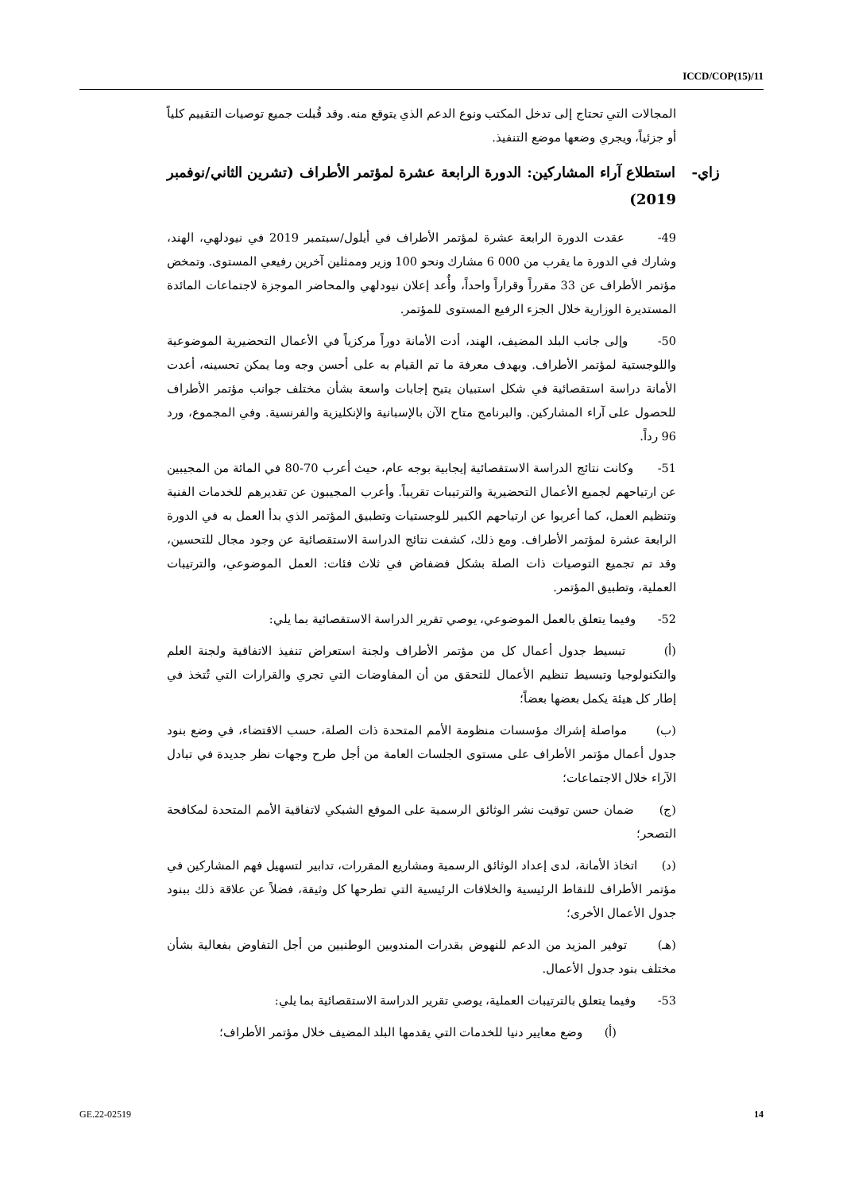ICCD/COP(15)/11
المجالات التي تحتاج إلى تدخل المكتب ونوع الدعم الذي يتوقع منه. وقد قُبلت جميع توصيات التقييم كلياً أو جزئياً، ويجري وضعها موضع التنفيذ.
زاي- استطلاع آراء المشاركين: الدورة الرابعة عشرة لمؤتمر الأطراف (تشرين الثاني/نوفمبر 2019)
49- عقدت الدورة الرابعة عشرة لمؤتمر الأطراف في أيلول/سبتمبر 2019 في نيودلهي، الهند، وشارك في الدورة ما يقرب من 000 6 مشارك ونحو 100 وزير وممثلين آخرين رفيعي المستوى. وتمخض مؤتمر الأطراف عن 33 مقرراً وقراراً واحداً، وأُعد إعلان نيودلهي والمحاضر الموجزة لاجتماعات المائدة المستديرة الوزارية خلال الجزء الرفيع المستوى للمؤتمر.
50- وإلى جانب البلد المضيف، الهند، أدت الأمانة دوراً مركزياً في الأعمال التحضيرية الموضوعية واللوجستية لمؤتمر الأطراف. وبهدف معرفة ما تم القيام به على أحسن وجه وما يمكن تحسينه، أعدت الأمانة دراسة استقصائية في شكل استبيان يتيح إجابات واسعة بشأن مختلف جوانب مؤتمر الأطراف للحصول على آراء المشاركين. والبرنامج متاح الآن بالإسبانية والإنكليزية والفرنسية. وفي المجموع، ورد 96 رداً.
51- وكانت نتائج الدراسة الاستقصائية إيجابية بوجه عام، حيث أعرب 70-80 في المائة من المجيبين عن ارتياحهم لجميع الأعمال التحضيرية والترتيبات تقريباً. وأعرب المجيبون عن تقديرهم للخدمات الفنية وتنظيم العمل، كما أعربوا عن ارتياحهم الكبير للوجستيات وتطبيق المؤتمر الذي بدأ العمل به في الدورة الرابعة عشرة لمؤتمر الأطراف. ومع ذلك، كشفت نتائج الدراسة الاستقصائية عن وجود مجال للتحسين، وقد تم تجميع التوصيات ذات الصلة بشكل فضفاض في ثلاث فئات: العمل الموضوعي، والترتيبات العملية، وتطبيق المؤتمر.
52- وفيما يتعلق بالعمل الموضوعي، يوصي تقرير الدراسة الاستقصائية بما يلي:
(أ) تبسيط جدول أعمال كل من مؤتمر الأطراف ولجنة استعراض تنفيذ الاتفاقية ولجنة العلم والتكنولوجيا وتبسيط تنظيم الأعمال للتحقق من أن المفاوضات التي تجري والقرارات التي تُتخذ في إطار كل هيئة يكمل بعضها بعضاً؛
(ب) مواصلة إشراك مؤسسات منظومة الأمم المتحدة ذات الصلة، حسب الاقتضاء، في وضع بنود جدول أعمال مؤتمر الأطراف على مستوى الجلسات العامة من أجل طرح وجهات نظر جديدة في تبادل الآراء خلال الاجتماعات؛
(ج) ضمان حسن توقيت نشر الوثائق الرسمية على الموقع الشبكي لاتفاقية الأمم المتحدة لمكافحة التصحر؛
(د) اتخاذ الأمانة، لدى إعداد الوثائق الرسمية ومشاريع المقررات، تدابير لتسهيل فهم المشاركين في مؤتمر الأطراف للنقاط الرئيسية والخلافات الرئيسية التي تطرحها كل وثيقة، فضلاً عن علاقة ذلك ببنود جدول الأعمال الأخرى؛
(هـ) توفير المزيد من الدعم للنهوض بقدرات المندوبين الوطنيين من أجل التفاوض بفعالية بشأن مختلف بنود جدول الأعمال.
53- وفيما يتعلق بالترتيبات العملية، يوصي تقرير الدراسة الاستقصائية بما يلي:
(أ) وضع معايير دنيا للخدمات التي يقدمها البلد المضيف خلال مؤتمر الأطراف؛
GE.22-02519 14